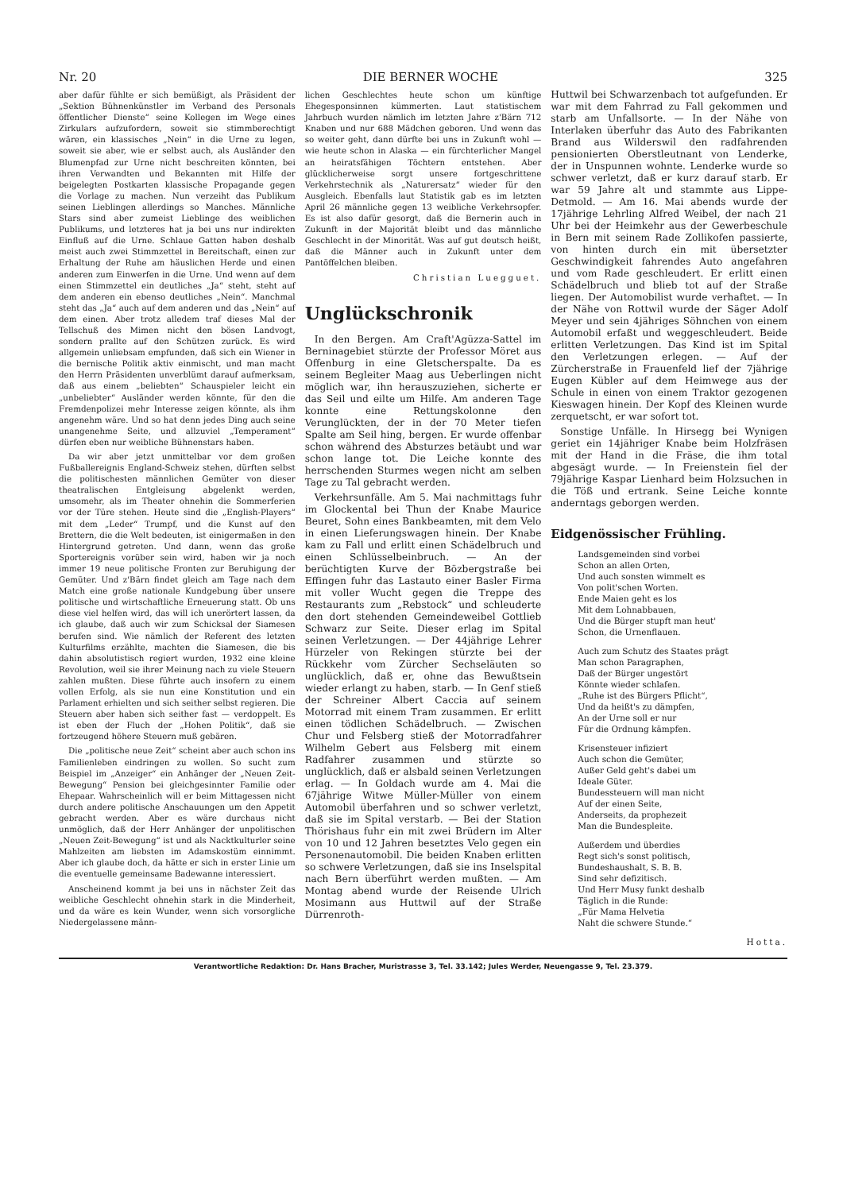Nr. 20 DIE BERNER WOCHE 325
aber dafür fühlte er sich bemüßigt, als Präsident der „Sektion Bühnenkünstler im Verband des Personals öffentlicher Dienste“ seine Kollegen im Wege eines Zirkulars aufzufordern, soweit sie stimmberechtigt wären, ein klassisches „Nein“ in die Urne zu legen, soweit sie aber, wie er selbst auch, als Ausländer den Blumenpfad zur Urne nicht beschreiten könnten, bei ihren Verwandten und Bekannten mit Hilfe der beigelegten Postkarten klassische Propagande gegen die Vorlage zu machen. Nun verzeiht das Publikum seinen Lieblingen allerdings so Manches. Männliche Stars sind aber zumeist Lieblinge des weiblichen Publikums, und letzteres hat ja bei uns nur indirekten Einfluß auf die Urne. Schlaue Gatten haben deshalb meist auch zwei Stimmzettel in Bereitschaft, einen zur Erhaltung der Ruhe am häuslichen Herde und einen anderen zum Einwerfen in die Urne. Und wenn auf dem einen Stimmzettel ein deutliches „Ja“ steht, steht auf dem anderen ein ebenso deutliches „Nein“. Manchmal steht das „Ja“ auch auf dem anderen und das „Nein“ auf dem einen. Aber trotz alledem traf dieses Mal der Tellschuß des Mimen nicht den bösen Landvogt, sondern prallte auf den Schützen zurück. Es wird allgemein unliebsam empfunden, daß sich ein Wiener in die bernische Politik aktiv einmischt, und man macht den Herrn Präsidenten unverblümt darauf aufmerksam, daß aus einem „beliebten“ Schauspieler leicht ein „unbeliebter“ Ausländer werden könnte, für den die Fremdenpolizei mehr Interesse zeigen könnte, als ihm angenehm wäre. Und so hat denn jedes Ding auch seine unangenehme Seite, und allzuviel „Temperament“ dürfen eben nur weibliche Bühnenstars haben.
Da wir aber jetzt unmittelbar vor dem großen Fußballereignis England-Schweiz stehen, dürften selbst die politischesten männlichen Gemüter von dieser theatralischen Entgleisung abgelenkt werden, umsomehr, als im Theater ohnehin die Sommerferien vor der Türe stehen. Heute sind die „English-Players“ mit dem „Leder“ Trumpf, und die Kunst auf den Brettern, die die Welt bedeuten, ist einigermaßen in den Hintergrund getreten. Und dann, wenn das große Sportereignis vorüber sein wird, haben wir ja noch immer 19 neue politische Fronten zur Beruhigung der Gemüter. Und z'Bärn findet gleich am Tage nach dem Match eine große nationale Kundgebung über unsere politische und wirtschaftliche Erneuerung statt. Ob uns diese viel helfen wird, das will ich unerörtert lassen, da ich glaube, daß auch wir zum Schicksal der Siamesen berufen sind. Wie nämlich der Referent des letzten Kulturfilms erzählte, machten die Siamesen, die bis dahin absolutistisch regiert wurden, 1932 eine kleine Revolution, weil sie ihrer Meinung nach zu viele Steuern zahlen mußten. Diese führte auch insofern zu einem vollen Erfolg, als sie nun eine Konstitution und ein Parlament erhielten und sich seither selbst regieren. Die Steuern aber haben sich seither fast — verdoppelt. Es ist eben der Fluch der „Hohen Politik“, daß sie fortzeugend höhere Steuern muß gebären.
Die „politische neue Zeit“ scheint aber auch schon ins Familienleben eindringen zu wollen. So sucht zum Beispiel im „Anzeiger“ ein Anhänger der „Neuen Zeit-Bewegung“ Pension bei gleichgesinnter Familie oder Ehepaar. Wahrscheinlich will er beim Mittagessen nicht durch andere politische Anschauungen um den Appetit gebracht werden. Aber es wäre durchaus nicht unmöglich, daß der Herr Anhänger der unpolitischen „Neuen Zeit-Bewegung“ ist und als Nacktkulturler seine Mahlzeiten am liebsten im Adamskostüm einnimmt. Aber ich glaube doch, da hätte er sich in erster Linie um die eventuelle gemeinsame Badewanne interessiert.
Anscheinend kommt ja bei uns in nächster Zeit das weibliche Geschlecht ohnehin stark in die Minderheit, und da wäre es kein Wunder, wenn sich vorsorgliche Niedergelassene männ-
lichen Geschlechtes heute schon um künftige Ehegesponsinnen kümmerten. Laut statistischem Jahrbuch wurden nämlich im letzten Jahre z'Bärn 712 Knaben und nur 688 Mädchen geboren. Und wenn das so weiter geht, dann dürfte bei uns in Zukunft wohl — wie heute schon in Alaska — ein fürchterlicher Mangel an heiratsfähigen Töchtern entstehen. Aber glücklicherweise sorgt unsere fortgeschrittene Verkehrstechnik als „Naturersatz“ wieder für den Ausgleich. Ebenfalls laut Statistik gab es im letzten April 26 männliche gegen 13 weibliche Verkehrsopfer. Es ist also dafür gesorgt, daß die Bernerin auch in Zukunft in der Majorität bleibt und das männliche Geschlecht in der Minorität. Was auf gut deutsch heißt, daß die Männer auch in Zukunft unter dem Pantöffelchen bleiben.
Christian Luegguet.
Unglückschronik
In den Bergen. Am Craft'Agüzza-Sattel im Berninagebiet stürzte der Professor Möret aus Offenburg in eine Gletscherspalte. Da es seinem Begleiter Maag aus Ueberlingen nicht möglich war, ihn herauszuziehen, sicherte er das Seil und eilte um Hilfe. Am anderen Tage konnte eine Rettungskolonne den Verunglückten, der in der 70 Meter tiefen Spalte am Seil hing, bergen. Er wurde offenbar schon während des Absturzes betäubt und war schon lange tot. Die Leiche konnte des herrschenden Sturmes wegen nicht am selben Tage zu Tal gebracht werden.
Verkehrsunfälle. Am 5. Mai nachmittags fuhr im Glockental bei Thun der Knabe Maurice Beuret, Sohn eines Bankbeamten, mit dem Velo in einen Lieferungswagen hinein. Der Knabe kam zu Fall und erlitt einen Schädelbruch und einen Schlüsselbeinbruch. — An der berüchtigten Kurve der Bözbergstraße bei Effingen fuhr das Lastauto einer Basler Firma mit voller Wucht gegen die Treppe des Restaurants zum „Rebstock“ und schleuderte den dort stehenden Gemeindeweibel Gottlieb Schwarz zur Seite. Dieser erlag im Spital seinen Verletzungen. — Der 44jährige Lehrer Hürzeler von Rekingen stürzte bei der Rückkehr vom Zürcher Sechseläuten so unglücklich, daß er, ohne das Bewußtsein wieder erlangt zu haben, starb. — In Genf stieß der Schreiner Albert Caccia auf seinem Motorrad mit einem Tram zusammen. Er erlitt einen tödlichen Schädelbruch. — Zwischen Chur und Felsberg stieß der Motorradfahrer Wilhelm Gebert aus Felsberg mit einem Radfahrer zusammen und stürzte so unglücklich, daß er alsbald seinen Verletzungen erlag. — In Goldach wurde am 4. Mai die 67jährige Witwe Müller-Müller von einem Automobil überfahren und so schwer verletzt, daß sie im Spital verstarb. — Bei der Station Thörishaus fuhr ein mit zwei Brüdern im Alter von 10 und 12 Jahren besetztes Velo gegen ein Personenautomobil. Die beiden Knaben erlitten so schwere Verletzungen, daß sie ins Inselspital nach Bern überführt werden mußten. — Am Montag abend wurde der Reisende Ulrich Mosimann aus Huttwil auf der Straße Dürrenroth-
Huttwil bei Schwarzenbach tot aufgefunden. Er war mit dem Fahrrad zu Fall gekommen und starb am Unfallsorte. — In der Nähe von Interlaken überfuhr das Auto des Fabrikanten Brand aus Wilderswil den radfahrenden pensionierten Oberstleutnant von Lenderke, der in Unspunnen wohnte. Lenderke wurde so schwer verletzt, daß er kurz darauf starb. Er war 59 Jahre alt und stammte aus Lippe-Detmold. — Am 16. Mai abends wurde der 17jährige Lehrling Alfred Weibel, der nach 21 Uhr bei der Heimkehr aus der Gewerbeschule in Bern mit seinem Rade Zollikofen passierte, von hinten durch ein mit übersetzter Geschwindigkeit fahrendes Auto angefahren und vom Rade geschleudert. Er erlitt einen Schädelbruch und blieb tot auf der Straße liegen. Der Automobilist wurde verhaftet. — In der Nähe von Rottwil wurde der Säger Adolf Meyer und sein 4jähriges Söhnchen von einem Automobil erfaßt und weggeschleudert. Beide erlitten Verletzungen. Das Kind ist im Spital den Verletzungen erlegen. — Auf der Zürcherstraße in Frauenfeld lief der 7jährige Eugen Kübler auf dem Heimwege aus der Schule in einen von einem Traktor gezogenen Kieswagen hinein. Der Kopf des Kleinen wurde zerquetscht, er war sofort tot.
Sonstige Unfälle. In Hirsegg bei Wynigen geriet ein 14jähriger Knabe beim Holzfräsen mit der Hand in die Fräse, die ihm total abgesägt wurde. — In Freienstein fiel der 79jährige Kaspar Lienhard beim Holzsuchen in die Töß und ertrank. Seine Leiche konnte anderntags geborgen werden.
Eidgenössischer Frühling.
Landsgemeinden sind vorbei
Schon an allen Orten,
Und auch sonsten wimmelt es
Von polit'schen Worten.
Ende Maien geht es los
Mit dem Lohnabbauen,
Und die Bürger stupft man heut'
Schon, die Urnenflauen.
Auch zum Schutz des Staates prägt
Man schon Paragraphen,
Daß der Bürger ungestört
Könnte wieder schlafen.
„Ruhe ist des Bürgers Pflicht“,
Und da heißt's zu dämpfen,
An der Urne soll er nur
Für die Ordnung kämpfen.
Krisensteuer infiziert
Auch schon die Gemüter,
Außer Geld geht's dabei um
Ideale Güter.
Bundessteuern will man nicht
Auf der einen Seite,
Anderseits, da prophezeit
Man die Bundespleite.
Außerdem und überdies
Regt sich's sonst politisch,
Bundeshaushalt, S. B. B.
Sind sehr defizitisch.
Und Herr Musy funkt deshalb
Täglich in die Runde:
„Für Mama Helvetia
Naht die schwere Stunde.“
Hotta.
Verantwortliche Redaktion: Dr. Hans Bracher, Muristrasse 3, Tel. 33.142; Jules Werder, Neuengasse 9, Tel. 23.379.